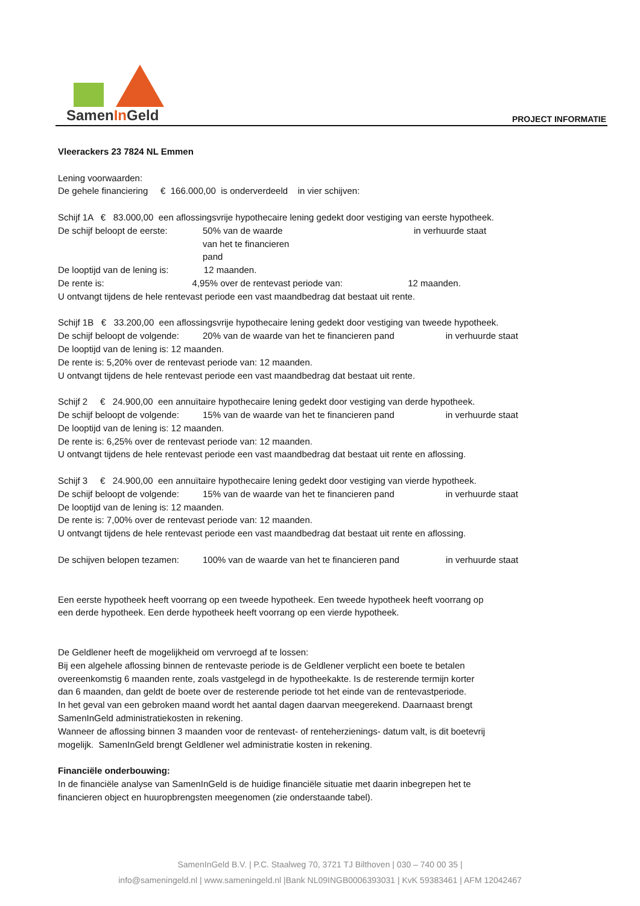SamenIn Geld PROJECT INFORMATIE
Vleerackers 23 7824 NL Emmen
Lening voorwaarden:
De gehele financiering € 166.000,00 is onderverdeeld in vier schijven:
Schijf 1A € 83.000,00 een aflossingsvrije hypothecaire lening gedekt door vestiging van eerste hypotheek.
De schijf beloopt de eerste: 50% van de waarde van het te financieren pand in verhuurde staat
De looptijd van de lening is: 12 maanden.
De rente is: 4,95% over de rentevast periode van: 12 maanden.
U ontvangt tijdens de hele rentevast periode een vast maandbedrag dat bestaat uit rente.
Schijf 1B € 33.200,00 een aflossingsvrije hypothecaire lening gedekt door vestiging van tweede hypotheek.
De schijf beloopt de volgende: 20% van de waarde van het te financieren pand in verhuurde staat
De looptijd van de lening is: 12 maanden.
De rente is: 5,20% over de rentevast periode van: 12 maanden.
U ontvangt tijdens de hele rentevast periode een vast maandbedrag dat bestaat uit rente.
Schijf 2 € 24.900,00 een annuïtaire hypothecaire lening gedekt door vestiging van derde hypotheek.
De schijf beloopt de volgende: 15% van de waarde van het te financieren pand in verhuurde staat
De looptijd van de lening is: 12 maanden.
De rente is: 6,25% over de rentevast periode van: 12 maanden.
U ontvangt tijdens de hele rentevast periode een vast maandbedrag dat bestaat uit rente en aflossing.
Schijf 3 € 24.900,00 een annuïtaire hypothecaire lening gedekt door vestiging van vierde hypotheek.
De schijf beloopt de volgende: 15% van de waarde van het te financieren pand in verhuurde staat
De looptijd van de lening is: 12 maanden.
De rente is: 7,00% over de rentevast periode van: 12 maanden.
U ontvangt tijdens de hele rentevast periode een vast maandbedrag dat bestaat uit rente en aflossing.
De schijven belopen tezamen: 100% van de waarde van het te financieren pand in verhuurde staat
Een eerste hypotheek heeft voorrang op een tweede hypotheek. Een tweede hypotheek heeft voorrang op
een derde hypotheek. Een derde hypotheek heeft voorrang op een vierde hypotheek.
De Geldlener heeft de mogelijkheid om vervroegd af te lossen:
Bij een algehele aflossing binnen de rentevaste periode is de Geldlener verplicht een boete te betalen
overeenkomstig 6 maanden rente, zoals vastgelegd in de hypotheekakte. Is de resterende termijn korter
dan 6 maanden, dan geldt de boete over de resterende periode tot het einde van de rentevastperiode.
In het geval van een gebroken maand wordt het aantal dagen daarvan meegerekend. Daarnaast brengt
SamenInGeld administratiekosten in rekening.
Wanneer de aflossing binnen 3 maanden voor de rentevast- of renteherzienings- datum valt, is dit boetevrij
mogelijk. SamenInGeld brengt Geldlener wel administratie kosten in rekening.
Financiële onderbouwing:
In de financiële analyse van SamenInGeld is de huidige financiële situatie met daarin inbegrepen het te
financieren object en huuropbrengsten meegenomen (zie onderstaande tabel).
SamenInGeld B.V. | P.C. Staalweg 70, 3721 TJ Bilthoven | 030 – 740 00 35 |
info@sameningeld.nl | www.sameningeld.nl |Bank NL09INGB0006393031 | KvK 59383461 | AFM 12042467